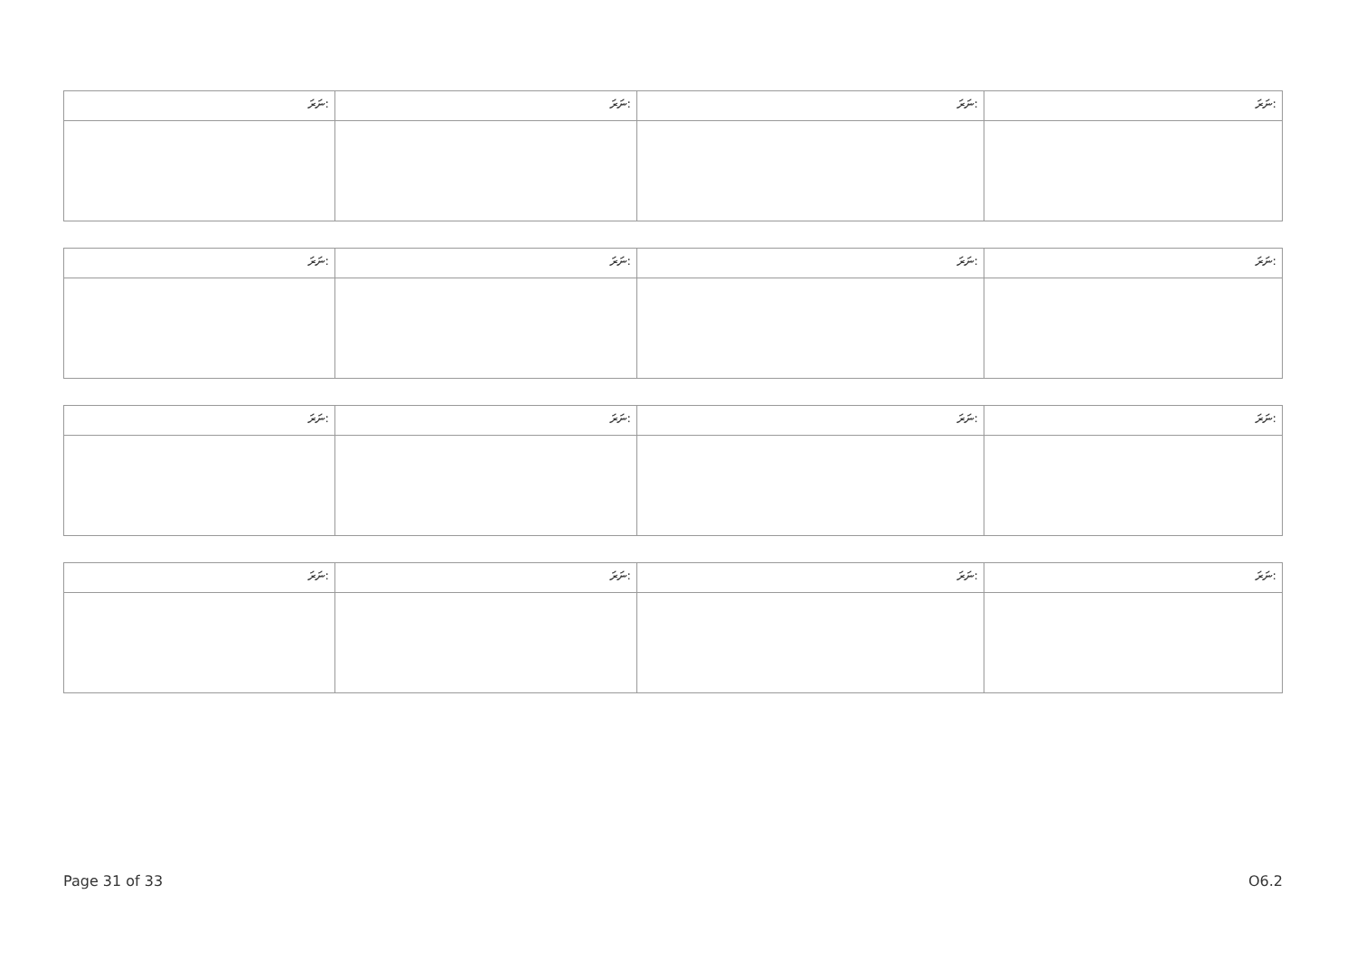| ނަރަ: | ނަރަ: | ނަރަ: | ނަރަ: |
| ނަރަ: | ނަރަ: | ނަރަ: | ނަރަ: |
| ނަރަ: | ނަރަ: | ނަރަ: | ނަރަ: |
| ނަރަ: | ނަރަ: | ނަރަ: | ނަރަ: |
Page 31 of 33 O6.2